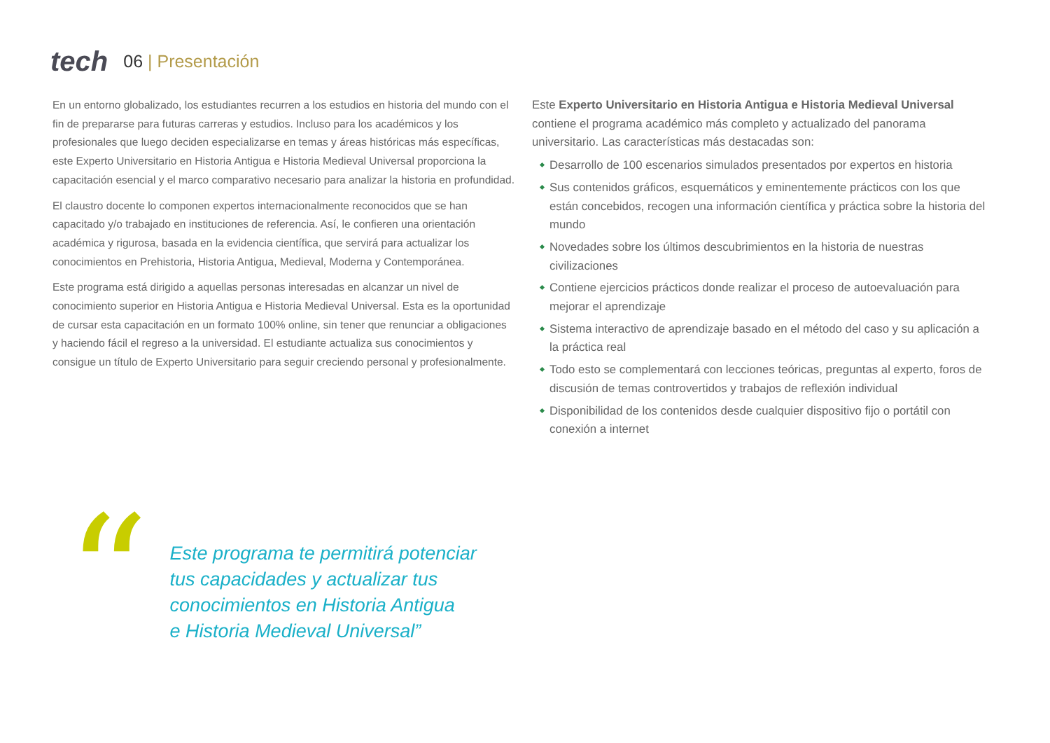tech
06 | Presentación
En un entorno globalizado, los estudiantes recurren a los estudios en historia del mundo con el fin de prepararse para futuras carreras y estudios. Incluso para los académicos y los profesionales que luego deciden especializarse en temas y áreas históricas más específicas, este Experto Universitario en Historia Antigua e Historia Medieval Universal proporciona la capacitación esencial y el marco comparativo necesario para analizar la historia en profundidad.
El claustro docente lo componen expertos internacionalmente reconocidos que se han capacitado y/o trabajado en instituciones de referencia. Así, le confieren una orientación académica y rigurosa, basada en la evidencia científica, que servirá para actualizar los conocimientos en Prehistoria, Historia Antigua, Medieval, Moderna y Contemporánea.
Este programa está dirigido a aquellas personas interesadas en alcanzar un nivel de conocimiento superior en Historia Antigua e Historia Medieval Universal. Esta es la oportunidad de cursar esta capacitación en un formato 100% online, sin tener que renunciar a obligaciones y haciendo fácil el regreso a la universidad. El estudiante actualiza sus conocimientos y consigue un título de Experto Universitario para seguir creciendo personal y profesionalmente.
Este Experto Universitario en Historia Antigua e Historia Medieval Universal contiene el programa académico más completo y actualizado del panorama universitario. Las características más destacadas son:
Desarrollo de 100 escenarios simulados presentados por expertos en historia
Sus contenidos gráficos, esquemáticos y eminentemente prácticos con los que están concebidos, recogen una información científica y práctica sobre la historia del mundo
Novedades sobre los últimos descubrimientos en la historia de nuestras civilizaciones
Contiene ejercicios prácticos donde realizar el proceso de autoevaluación para mejorar el aprendizaje
Sistema interactivo de aprendizaje basado en el método del caso y su aplicación a la práctica real
Todo esto se complementará con lecciones teóricas, preguntas al experto, foros de discusión de temas controvertidos y trabajos de reflexión individual
Disponibilidad de los contenidos desde cualquier dispositivo fijo o portátil con conexión a internet
“
Este programa te permitirá potenciar
tus capacidades y actualizar tus
conocimientos en Historia Antigua
e Historia Medieval Universal”